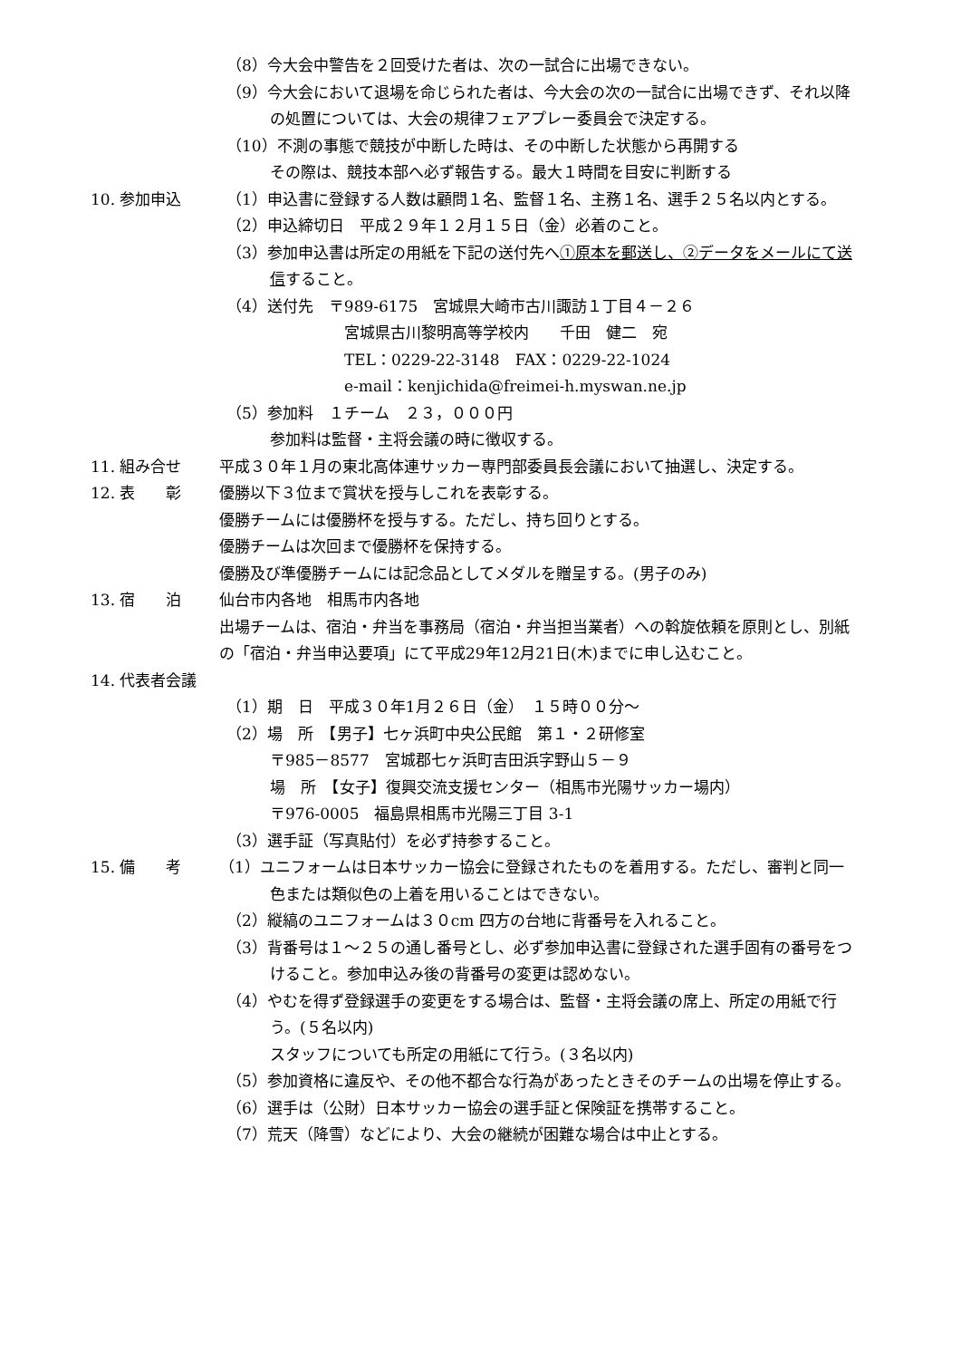（8）今大会中警告を２回受けた者は、次の一試合に出場できない。
（9）今大会において退場を命じられた者は、今大会の次の一試合に出場できず、それ以降の処置については、大会の規律フェアプレー委員会で決定する。
（10）不測の事態で競技が中断した時は、その中断した状態から再開する
その際は、競技本部へ必ず報告する。最大１時間を目安に判断する
10. 参加申込 （1）申込書に登録する人数は顧問１名、監督１名、主務１名、選手２５名以内とする。
（2）申込締切日　平成２９年１２月１５日（金）必着のこと。
（3）参加申込書は所定の用紙を下記の送付先へ①原本を郵送し、②データをメールにて送信すること。
（4）送付先　〒989-6175　宮城県大崎市古川諏訪１丁目４－２６
宮城県古川黎明高等学校内　　千田　健二　宛
TEL：0229-22-3148　FAX：0229-22-1024
e-mail：kenjichida@freimei-h.myswan.ne.jp
（5）参加料　１チーム　２３，０００円
参加料は監督・主将会議の時に徴収する。
11. 組み合せ 平成３０年１月の東北高体連サッカー専門部委員長会議において抽選し、決定する。
12. 表　　彰 優勝以下３位まで賞状を授与しこれを表彰する。
優勝チームには優勝杯を授与する。ただし、持ち回りとする。
優勝チームは次回まで優勝杯を保持する。
優勝及び準優勝チームには記念品としてメダルを贈呈する。(男子のみ)
13. 宿　　泊 仙台市内各地　相馬市内各地
出場チームは、宿泊・弁当を事務局（宿泊・弁当担当業者）への斡旋依頼を原則とし、別紙の「宿泊・弁当申込要項」にて平成29年12月21日(木)までに申し込むこと。
14. 代表者会議
（1）期　日　平成３０年1月２６日（金）　１５時００分～
（2）場　所　【男子】七ヶ浜町中央公民館　第１・２研修室
〒985－8577　宮城郡七ヶ浜町吉田浜字野山５－９
場　所　【女子】復興交流支援センター（相馬市光陽サッカー場内）
〒976-0005　福島県相馬市光陽三丁目 3-1
（3）選手証（写真貼付）を必ず持参すること。
15. 備　　考 （1）ユニフォームは日本サッカー協会に登録されたものを着用する。ただし、審判と同一色または類似色の上着を用いることはできない。
（2）縦縞のユニフォームは３０cm 四方の台地に背番号を入れること。
（3）背番号は１～２５の通し番号とし、必ず参加申込書に登録された選手固有の番号をつけること。参加申込み後の背番号の変更は認めない。
（4）やむを得ず登録選手の変更をする場合は、監督・主将会議の席上、所定の用紙で行う。(５名以内)
スタッフについても所定の用紙にて行う。(３名以内)
（5）参加資格に違反や、その他不都合な行為があったときそのチームの出場を停止する。
（6）選手は（公財）日本サッカー協会の選手証と保険証を携帯すること。
（7）荒天（降雪）などにより、大会の継続が困難な場合は中止とする。